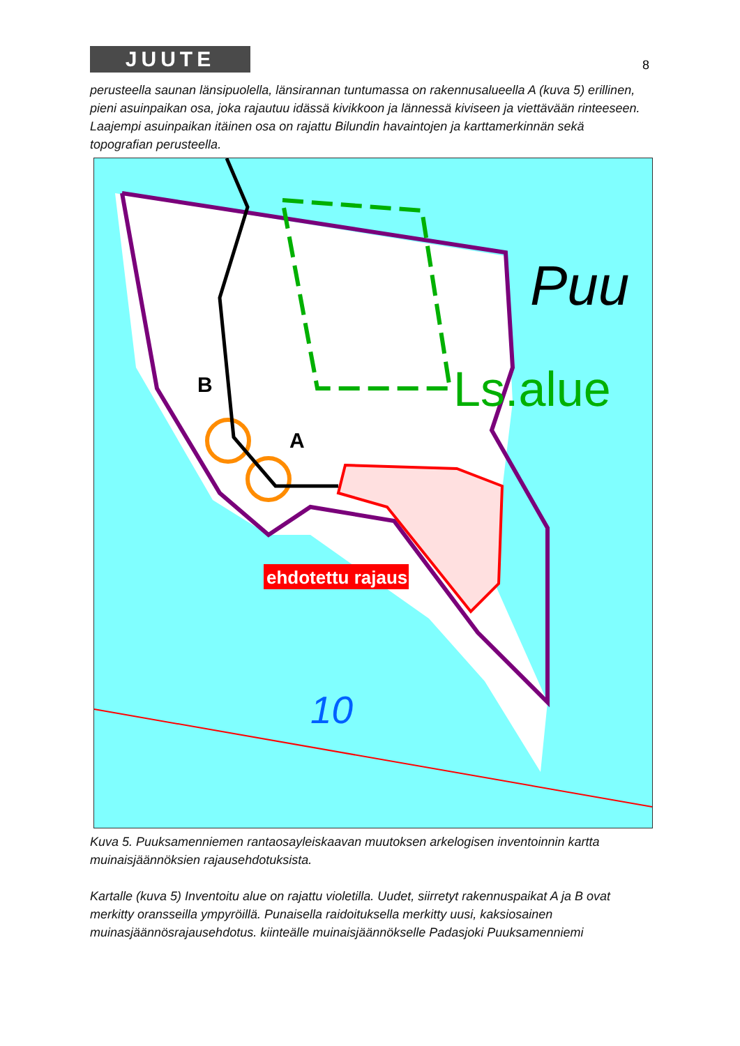JUUTE
8
perusteella saunan länsipuolella, länsirannan tuntumassa on rakennusalueella A (kuva 5) erillinen, pieni asuinpaikan osa, joka rajautuu idässä kivikkoon ja lännessä kiviseen ja viettävään rinteeseen. Laajempi asuinpaikan itäinen osa on rajattu Bilundin havaintojen ja karttamerkinnän sekä topografian perusteella.
Puu
Ls.alue
B
A
ehdotettu rajaus
10
Kuva 5. Puuksamenniemen rantaosayleiskaavan muutoksen arkelogisen inventoinnin kartta muinaisjäännöksien rajausehdotuksista.
Kartalle (kuva 5) Inventoitu alue on rajattu violetilla. Uudet, siirretyt rakennuspaikat A ja B ovat merkitty oransseilla ympyröillä. Punaisella raidoituksella merkitty uusi, kaksiosainen muinasjäännösrajausehdotus. kiinteälle muinaisjäännökselle Padasjoki Puuksamenniemi